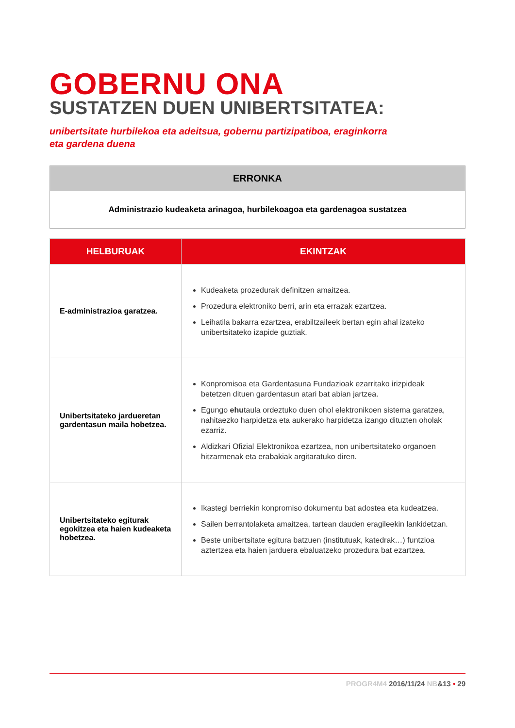GOBERNU ONA
SUSTATZEN DUEN UNIBERTSITATEA:
unibertsitate hurbilekoa eta adeitsua, gobernu partizipatiboa, eraginkorra
eta gardena duena
| ERRONKA |
| --- |
| Administrazio kudeaketa arinagoa, hurbilekoagoa eta gardenagoa sustatzea |
| HELBURUAK | EKINTZAK |
| --- | --- |
| E-administrazioa garatzea. | Kudeaketa prozedurak definitzen amaitzea. Prozedura elektroniko berri, arin eta errazak ezartzea. Leihatila bakarra ezartzea, erabiltzaileek bertan egin ahal izateko unibertsitateko izapide guztiak. |
| Unibertsitateko jardueretan gardentasun maila hobetzea. | Konpromisoa eta Gardentasuna Fundazioak ezarritako irizpideak betetzen dituen gardentasun atari bat abian jartzea. Egungo ehu taula ordeztuko duen ohol elektronikoen sistema garatzea, nahitaezko harpidetza eta aukerako harpidetza izango dituzten oholak ezarriz. Aldizkari Ofizial Elektronikoa ezartzea, non unibertsitateko organoen hitzarmenak eta erabakiak argitaratuko diren. |
| Unibertsitateko egiturak egokitzea eta haien kudeaketa hobetzea. | Ikastegi berriekin konpromiso dokumentu bat adostea eta kudeatzea. Sailen berrantolaketa amaitzea, tartean dauden eragileekin lankidetzan. Beste unibertsitate egitura batzuen (institutuak, katedrak…) funtzioa aztertzea eta haien jarduera ebaluatzeko prozedura bat ezartzea. |
PROGR4M4 2016/11/24 NB&13 • 29